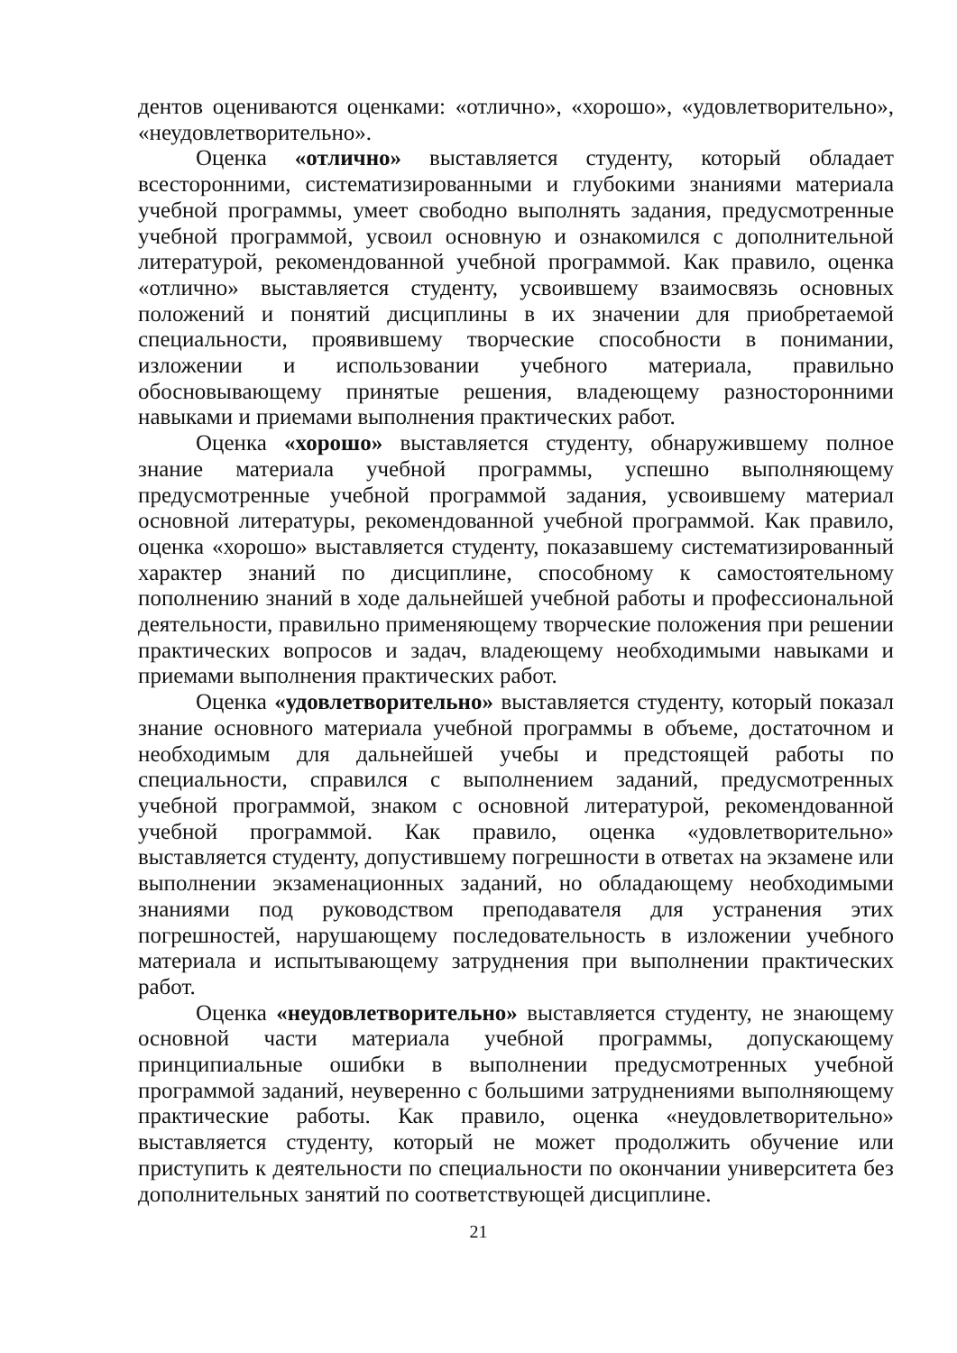дентов оцениваются оценками: «отлично», «хорошо», «удовлетворительно», «неудовлетворительно».
Оценка «отлично» выставляется студенту, который обладает всесторонними, систематизированными и глубокими знаниями материала учебной программы, умеет свободно выполнять задания, предусмотренные учебной программой, усвоил основную и ознакомился с дополнительной литературой, рекомендованной учебной программой. Как правило, оценка «отлично» выставляется студенту, усвоившему взаимосвязь основных положений и понятий дисциплины в их значении для приобретаемой специальности, проявившему творческие способности в понимании, изложении и использовании учебного материала, правильно обосновывающему принятые решения, владеющему разносторонними навыками и приемами выполнения практических работ.
Оценка «хорошо» выставляется студенту, обнаружившему полное знание материала учебной программы, успешно выполняющему предусмотренные учебной программой задания, усвоившему материал основной литературы, рекомендованной учебной программой. Как правило, оценка «хорошо» выставляется студенту, показавшему систематизированный характер знаний по дисциплине, способному к самостоятельному пополнению знаний в ходе дальнейшей учебной работы и профессиональной деятельности, правильно применяющему творческие положения при решении практических вопросов и задач, владеющему необходимыми навыками и приемами выполнения практических работ.
Оценка «удовлетворительно» выставляется студенту, который показал знание основного материала учебной программы в объеме, достаточном и необходимым для дальнейшей учебы и предстоящей работы по специальности, справился с выполнением заданий, предусмотренных учебной программой, знаком с основной литературой, рекомендованной учебной программой. Как правило, оценка «удовлетворительно» выставляется студенту, допустившему погрешности в ответах на экзамене или выполнении экзаменационных заданий, но обладающему необходимыми знаниями под руководством преподавателя для устранения этих погрешностей, нарушающему последовательность в изложении учебного материала и испытывающему затруднения при выполнении практических работ.
Оценка «неудовлетворительно» выставляется студенту, не знающему основной части материала учебной программы, допускающему принципиальные ошибки в выполнении предусмотренных учебной программой заданий, неуверенно с большими затруднениями выполняющему практические работы. Как правило, оценка «неудовлетворительно» выставляется студенту, который не может продолжить обучение или приступить к деятельности по специальности по окончании университета без дополнительных занятий по соответствующей дисциплине.
21